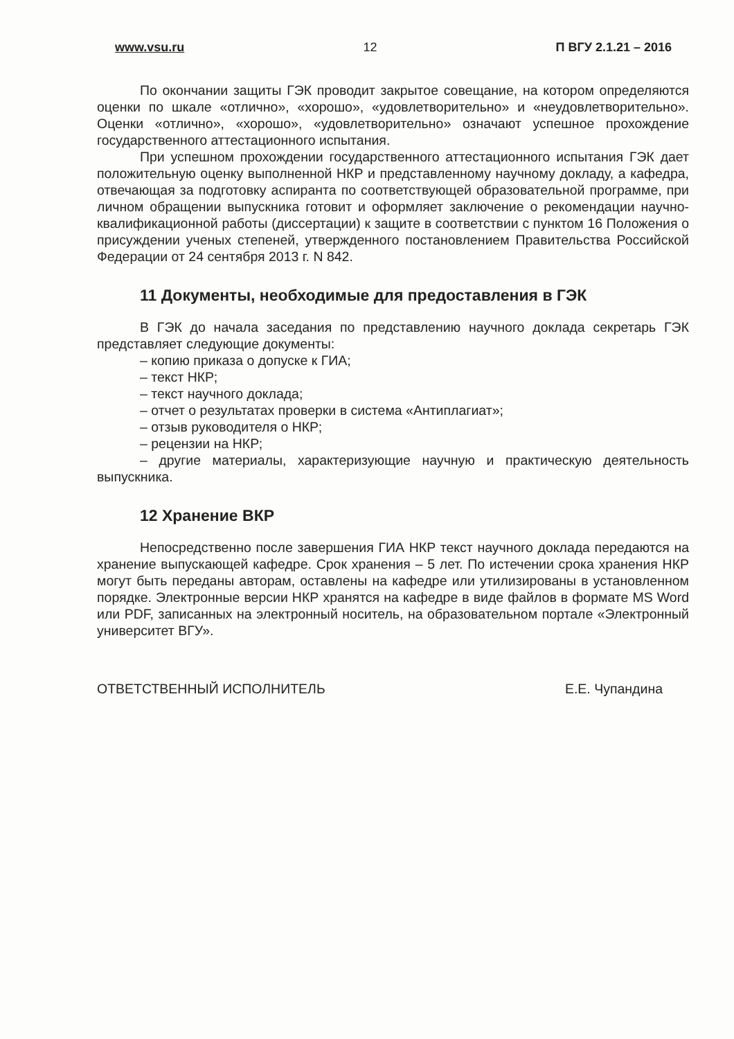www.vsu.ru 12 П ВГУ 2.1.21 – 2016
По окончании защиты ГЭК проводит закрытое совещание, на котором определяются оценки по шкале «отлично», «хорошо», «удовлетворительно» и «неудовлетворительно». Оценки «отлично», «хорошо», «удовлетворительно» означают успешное прохождение государственного аттестационного испытания.
При успешном прохождении государственного аттестационного испытания ГЭК дает положительную оценку выполненной НКР и представленному научному докладу, а кафедра, отвечающая за подготовку аспиранта по соответствующей образовательной программе, при личном обращении выпускника готовит и оформляет заключение о рекомендации научно-квалификационной работы (диссертации) к защите в соответствии с пунктом 16 Положения о присуждении ученых степеней, утвержденного постановлением Правительства Российской Федерации от 24 сентября 2013 г. N 842.
11 Документы, необходимые для предоставления в ГЭК
В ГЭК до начала заседания по представлению научного доклада секретарь ГЭК представляет следующие документы:
– копию приказа о допуске к ГИА;
– текст НКР;
– текст научного доклада;
– отчет о результатах проверки в система «Антиплагиат»;
– отзыв руководителя о НКР;
– рецензии на НКР;
– другие материалы, характеризующие научную и практическую деятельность выпускника.
12 Хранение ВКР
Непосредственно после завершения ГИА НКР текст научного доклада передаются на хранение выпускающей кафедре. Срок хранения – 5 лет. По истечении срока хранения НКР могут быть переданы авторам, оставлены на кафедре или утилизированы в установленном порядке. Электронные версии НКР хранятся на кафедре в виде файлов в формате MS Word или PDF, записанных на электронный носитель, на образовательном портале «Электронный университет ВГУ».
ОТВЕТСТВЕННЫЙ ИСПОЛНИТЕЛЬ Е.Е. Чупандина